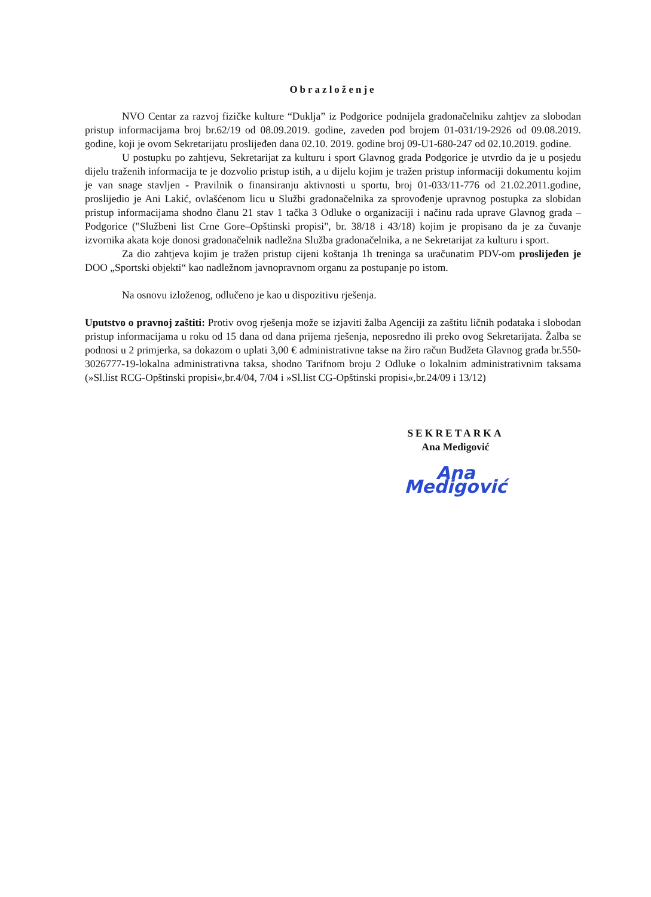Obrazloženje
NVO Centar za razvoj fizičke kulture “Duklja” iz Podgorice podnijela gradonačelniku zahtjev za slobodan pristup informacijama broj br.62/19 od 08.09.2019. godine, zaveden pod brojem 01-031/19-2926 od 09.08.2019. godine, koji je ovom Sekretarijatu proslijeđen dana 02.10. 2019. godine broj 09-U1-680-247 od 02.10.2019. godine.
U postupku po zahtjevu, Sekretarijat za kulturu i sport Glavnog grada Podgorice je utvrdio da je u posjedu dijelu traženih informacija te je dozvolio pristup istih, a u dijelu kojim je tražen pristup informaciji dokumentu kojim je van snage stavljen - Pravilnik o finansiranju aktivnosti u sportu, broj 01-033/11-776 od 21.02.2011.godine, proslijedio je Ani Lakić, ovlašćenom licu u Službi gradonačelnika za sprovođenje upravnog postupka za slobidan pristup informacijama shodno članu 21 stav 1 tačka 3 Odluke o organizaciji i načinu rada uprave Glavnog grada – Podgorice ("Službeni list Crne Gore–Opštinski propisi", br. 38/18 i 43/18) kojim je propisano da je za čuvanje izvornika akata koje donosi gradonačelnik nadležna Služba gradonačelnika, a ne Sekretarijat za kulturu i sport.
Za dio zahtjeva kojim je tražen pristup cijeni koštanja 1h treninga sa uračunatim PDV-om proslijeđen je DOO „Sportski objekti“ kao nadležnom javnopravnom organu za postupanje po istom.
Na osnovu izloženog, odlučeno je kao u dispozitivu rješenja.
Uputstvo o pravnoj zaštiti: Protiv ovog rješenja može se izjaviti žalba Agenciji za zaštitu ličnih podataka i slobodan pristup informacijama u roku od 15 dana od dana prijema rješenja, neposredno ili preko ovog Sekretarijata. Žalba se podnosi u 2 primjerka, sa dokazom o uplati 3,00 € administrativne takse na žiro račun Budžeta Glavnog grada br.550-3026777-19-lokalna administrativna taksa, shodno Tarifnom broju 2 Odluke o lokalnim administrativnim taksama (»Sl.list RCG-Opštinski propisi«,br.4/04, 7/04 i »Sl.list CG-Opštinski propisi«,br.24/09 i 13/12)
SEKRETARKA
Ana Medigović
Ana Medigović